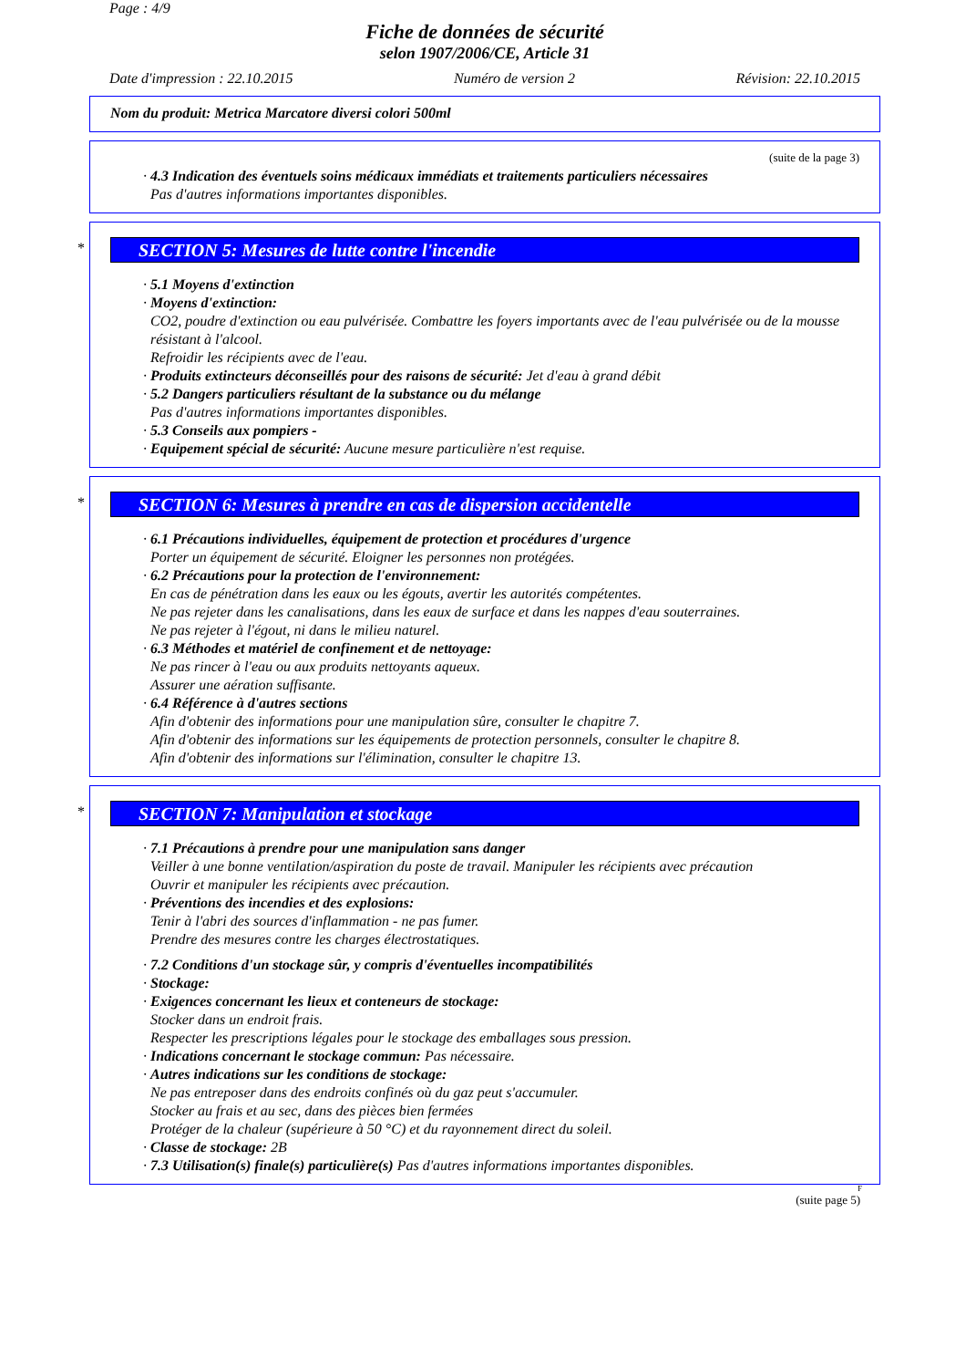Page : 4/9
Fiche de données de sécurité
selon 1907/2006/CE, Article 31
Date d'impression : 22.10.2015 Numéro de version 2 Révision: 22.10.2015
Nom du produit: Metrica Marcatore diversi colori 500ml
(suite de la page 3)
· 4.3 Indication des éventuels soins médicaux immédiats et traitements particuliers nécessaires
Pas d'autres informations importantes disponibles.
*
SECTION 5: Mesures de lutte contre l'incendie
· 5.1 Moyens d'extinction
· Moyens d'extinction:
CO2, poudre d'extinction ou eau pulvérisée. Combattre les foyers importants avec de l'eau pulvérisée ou de la mousse résistant à l'alcool.
Refroidir les récipients avec de l'eau.
· Produits extincteurs déconseillés pour des raisons de sécurité: Jet d'eau à grand débit
· 5.2 Dangers particuliers résultant de la substance ou du mélange
Pas d'autres informations importantes disponibles.
· 5.3 Conseils aux pompiers -
· Equipement spécial de sécurité: Aucune mesure particulière n'est requise.
*
SECTION 6: Mesures à prendre en cas de dispersion accidentelle
· 6.1 Précautions individuelles, équipement de protection et procédures d'urgence
Porter un équipement de sécurité. Eloigner les personnes non protégées.
· 6.2 Précautions pour la protection de l'environnement:
En cas de pénétration dans les eaux ou les égouts, avertir les autorités compétentes.
Ne pas rejeter dans les canalisations, dans les eaux de surface et dans les nappes d'eau souterraines.
Ne pas rejeter à l'égout, ni dans le milieu naturel.
· 6.3 Méthodes et matériel de confinement et de nettoyage:
Ne pas rincer à l'eau ou aux produits nettoyants aqueux.
Assurer une aération suffisante.
· 6.4 Référence à d'autres sections
Afin d'obtenir des informations pour une manipulation sûre, consulter le chapitre 7.
Afin d'obtenir des informations sur les équipements de protection personnels, consulter le chapitre 8.
Afin d'obtenir des informations sur l'élimination, consulter le chapitre 13.
*
SECTION 7: Manipulation et stockage
· 7.1 Précautions à prendre pour une manipulation sans danger
Veiller à une bonne ventilation/aspiration du poste de travail. Manipuler les récipients avec précaution
Ouvrir et manipuler les récipients avec précaution.
· Préventions des incendies et des explosions:
Tenir à l'abri des sources d'inflammation - ne pas fumer.
Prendre des mesures contre les charges électrostatiques.
· 7.2 Conditions d'un stockage sûr, y compris d'éventuelles incompatibilités
· Stockage:
· Exigences concernant les lieux et conteneurs de stockage:
Stocker dans un endroit frais.
Respecter les prescriptions légales pour le stockage des emballages sous pression.
· Indications concernant le stockage commun: Pas nécessaire.
· Autres indications sur les conditions de stockage:
Ne pas entreposer dans des endroits confinés où du gaz peut s'accumuler.
Stocker au frais et au sec, dans des pièces bien fermées
Protéger de la chaleur (supérieure à 50 °C) et du rayonnement direct du soleil.
· Classe de stockage: 2B
· 7.3 Utilisation(s) finale(s) particulière(s) Pas d'autres informations importantes disponibles.
F
(suite page 5)